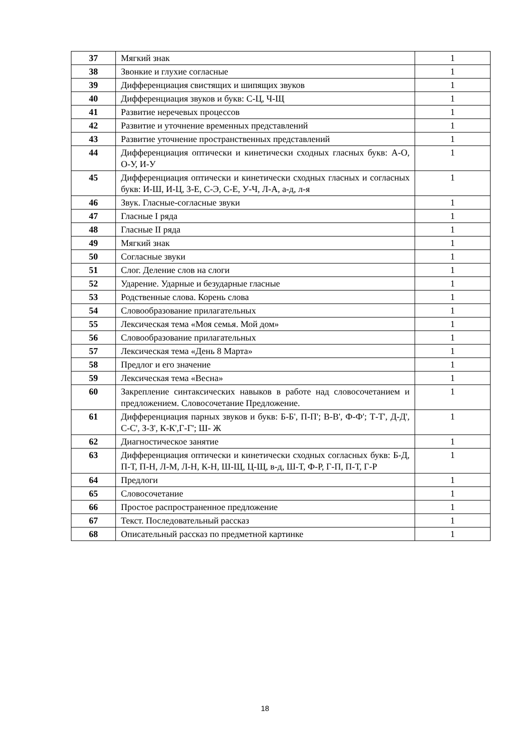| 37 | Мягкий знак | 1 |
| 38 | Звонкие и глухие согласные | 1 |
| 39 | Дифференциация свистящих и шипящих звуков | 1 |
| 40 | Дифференциация звуков и букв: С-Ц, Ч-Щ | 1 |
| 41 | Развитие неречевых процессов | 1 |
| 42 | Развитие и уточнение временных представлений | 1 |
| 43 | Развитие уточнение пространственных представлений | 1 |
| 44 | Дифференциация оптически и кинетически сходных гласных букв: А-О, О-У, И-У | 1 |
| 45 | Дифференциация оптически и кинетически сходных гласных и согласных букв: И-Ш, И-Ц, З-Е, С-Э, С-Е, У-Ч, Л-А, а-д, л-я | 1 |
| 46 | Звук. Гласные-согласные звуки | 1 |
| 47 | Гласные I ряда | 1 |
| 48 | Гласные II ряда | 1 |
| 49 | Мягкий знак | 1 |
| 50 | Согласные звуки | 1 |
| 51 | Слог. Деление слов на слоги | 1 |
| 52 | Ударение. Ударные и безударные гласные | 1 |
| 53 | Родственные слова. Корень слова | 1 |
| 54 | Словообразование прилагательных | 1 |
| 55 | Лексическая тема «Моя семья. Мой дом» | 1 |
| 56 | Словообразование прилагательных | 1 |
| 57 | Лексическая тема «День 8 Марта» | 1 |
| 58 | Предлог и его значение | 1 |
| 59 | Лексическая тема «Весна» | 1 |
| 60 | Закрепление синтаксических навыков в работе над словосочетанием и предложением. Словосочетание Предложение. | 1 |
| 61 | Дифференциация парных звуков и букв: Б-Б', П-П'; В-В', Ф-Ф'; Т-Т', Д-Д', С-С', З-З', К-К',Г-Г'; Ш- Ж | 1 |
| 62 | Диагностическое занятие | 1 |
| 63 | Дифференциация оптически и кинетически сходных согласных букв: Б-Д, П-Т, П-Н, Л-М, Л-Н, К-Н, Ш-Щ, Ц-Щ, в-д, Ш-Т, Ф-Р, Г-П, П-Т, Г-Р | 1 |
| 64 | Предлоги | 1 |
| 65 | Словосочетание | 1 |
| 66 | Простое распространенное предложение | 1 |
| 67 | Текст. Последовательный рассказ | 1 |
| 68 | Описательный рассказ по предметной картинке | 1 |
18